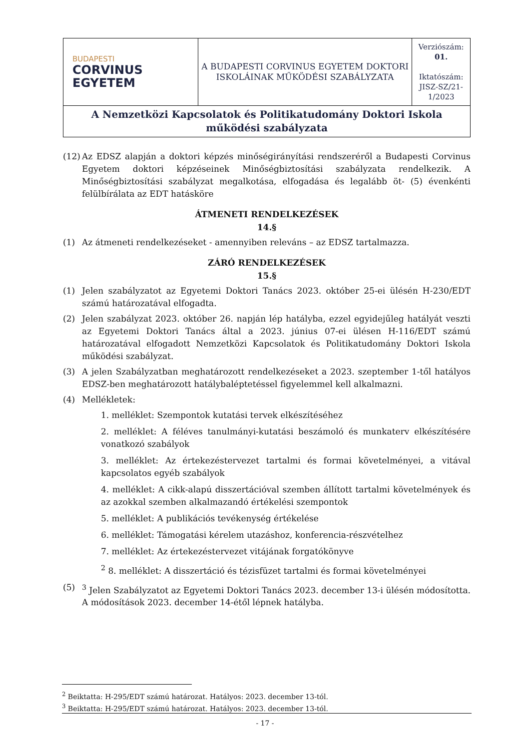| BUDAPESTI CORVINUS EGYETEM | A BUDAPESTI CORVINUS EGYETEM DOKTORI ISKOLÁINAK MŰKÖDÉSI SZABÁLYZATA | Verziószám: 01. Iktatószám: JISZ-SZ/21-1/2023 |
| A Nemzetközi Kapcsolatok és Politikatudomány Doktori Iskola működési szabályzata | | |
(12)
Az EDSZ alapján a doktori képzés minőségirányítási rendszeréről a Budapesti Corvinus Egyetem doktori képzéseinek Minőségbiztosítási szabályzata rendelkezik. A Minőségbiztosítási szabályzat megalkotása, elfogadása és legalább öt- (5) évenkénti felülbírálata az EDT hatásköre
ÁTMENETI RENDELKEZÉSEK
14.§
(1) Az átmeneti rendelkezéseket - amennyiben releváns – az EDSZ tartalmazza.
ZÁRÓ RENDELKEZÉSEK
15.§
(1) Jelen szabályzatot az Egyetemi Doktori Tanács 2023. október 25-ei ülésén H-230/EDT számú határozatával elfogadta.
(2) Jelen szabályzat 2023. október 26. napján lép hatályba, ezzel egyidejűleg hatályát veszti az Egyetemi Doktori Tanács által a 2023. június 07-ei ülésen H-116/EDT számú határozatával elfogadott Nemzetközi Kapcsolatok és Politikatudomány Doktori Iskola működési szabályzat.
(3) A jelen Szabályzatban meghatározott rendelkezéseket a 2023. szeptember 1-től hatályos EDSZ-ben meghatározott hatálybaléptetéssel figyelemmel kell alkalmazni.
(4) Mellékletek:
1. melléklet: Szempontok kutatási tervek elkészítéséhez
2. melléklet: A féléves tanulmányi-kutatási beszámoló és munkaterv elkészítésére vonatkozó szabályok
3. melléklet: Az értekezéstervezet tartalmi és formai követelményei, a vitával kapcsolatos egyéb szabályok
4. melléklet: A cikk-alapú disszertációval szemben állított tartalmi követelmények és az azokkal szemben alkalmazandó értékelési szempontok
5. melléklet: A publikációs tevékenység értékelése
6. melléklet: Támogatási kérelem utazáshoz, konferencia-részvételhez
7. melléklet: Az értekezéstervezet vitájának forgatókönyve
<sup>2</sup> 8. melléklet: A disszertáció és tézisfüzet tartalmi és formai követelményei
(5) <sup>3</sup> Jelen Szabályzatot az Egyetemi Doktori Tanács 2023. december 13-i ülésén módosította. A módosítások 2023. december 14-étől lépnek hatályba.
<sup>2</sup> Beiktatta: H-295/EDT számú határozat. Hatályos: 2023. december 13-tól.
<sup>3</sup> Beiktatta: H-295/EDT számú határozat. Hatályos: 2023. december 13-tól.
- 17 -